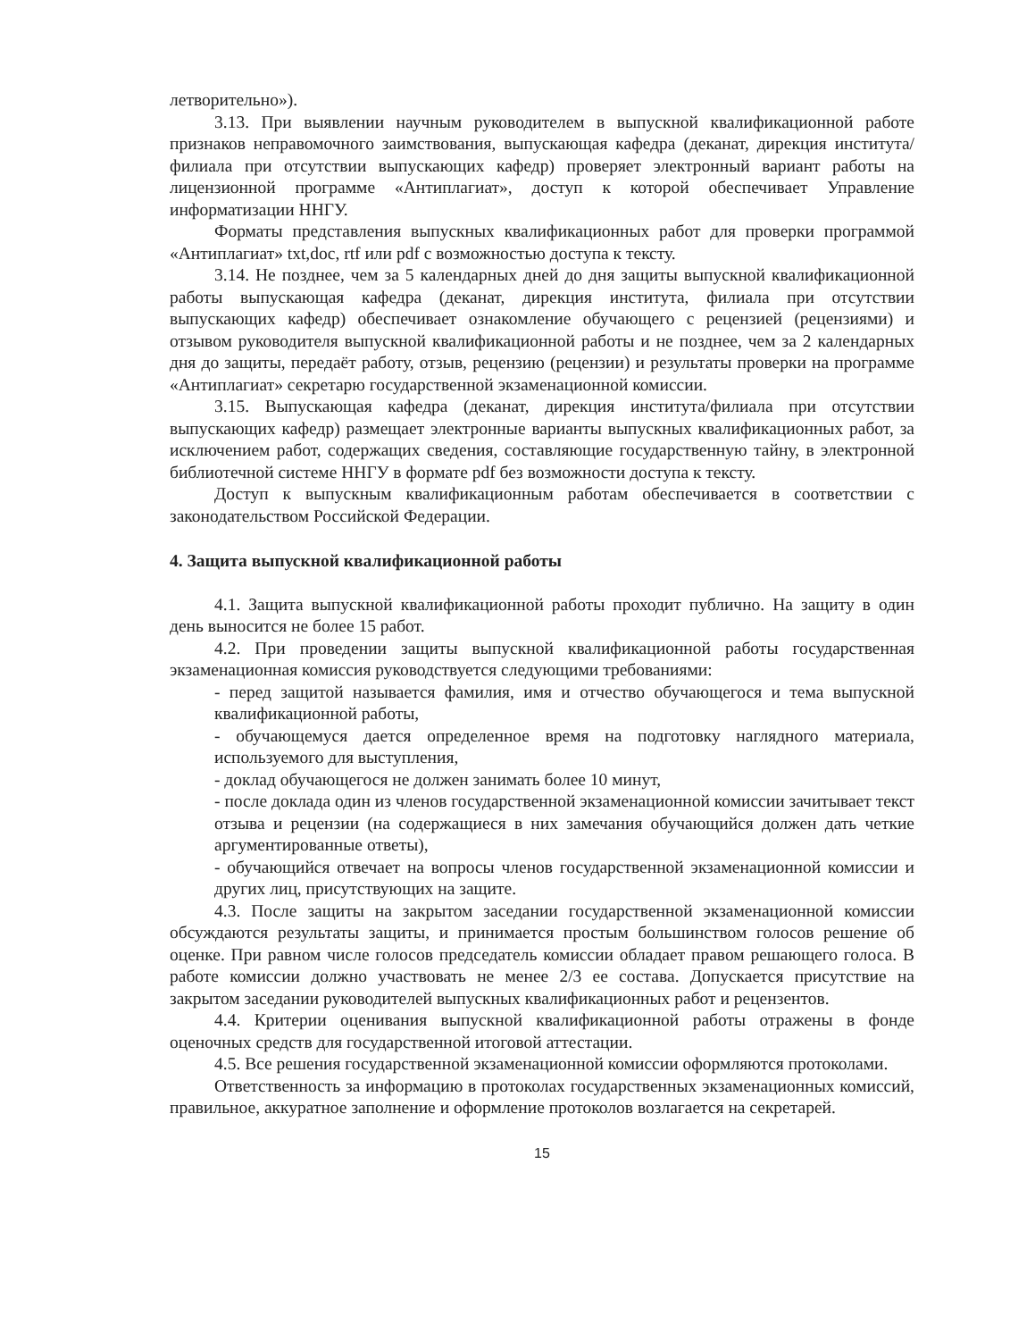летворительно»).
3.13. При выявлении научным руководителем в выпускной квалификационной работе признаков неправомочного заимствования, выпускающая кафедра (деканат, дирекция института/филиала при отсутствии выпускающих кафедр) проверяет электронный вариант работы на лицензионной программе «Антиплагиат», доступ к которой обеспечивает Управление информатизации ННГУ.
Форматы представления выпускных квалификационных работ для проверки программой «Антиплагиат» txt,doc, rtf или pdf с возможностью доступа к тексту.
3.14. Не позднее, чем за 5 календарных дней до дня защиты выпускной квалификационной работы выпускающая кафедра (деканат, дирекция института, филиала при отсутствии выпускающих кафедр) обеспечивает ознакомление обучающего с рецензией (рецензиями) и отзывом руководителя выпускной квалификационной работы и не позднее, чем за 2 календарных дня до защиты, передаёт работу, отзыв, рецензию (рецензии) и результаты проверки на программе «Антиплагиат» секретарю государственной экзаменационной комиссии.
3.15. Выпускающая кафедра (деканат, дирекция института/филиала при отсутствии выпускающих кафедр) размещает электронные варианты выпускных квалификационных работ, за исключением работ, содержащих сведения, составляющие государственную тайну, в электронной библиотечной системе ННГУ в формате pdf без возможности доступа к тексту.
Доступ к выпускным квалификационным работам обеспечивается в соответствии с законодательством Российской Федерации.
4. Защита выпускной квалификационной работы
4.1. Защита выпускной квалификационной работы проходит публично. На защиту в один день выносится не более 15 работ.
4.2. При проведении защиты выпускной квалификационной работы государственная экзаменационная комиссия руководствуется следующими требованиями:
- перед защитой называется фамилия, имя и отчество обучающегося и тема выпускной квалификационной работы,
- обучающемуся дается определенное время на подготовку наглядного материала, используемого для выступления,
- доклад обучающегося не должен занимать более 10 минут,
- после доклада один из членов государственной экзаменационной комиссии зачитывает текст отзыва и рецензии (на содержащиеся в них замечания обучающийся должен дать четкие аргументированные ответы),
- обучающийся отвечает на вопросы членов государственной экзаменационной комиссии и других лиц, присутствующих на защите.
4.3. После защиты на закрытом заседании государственной экзаменационной комиссии обсуждаются результаты защиты, и принимается простым большинством голосов решение об оценке. При равном числе голосов председатель комиссии обладает правом решающего голоса. В работе комиссии должно участвовать не менее 2/3 ее состава. Допускается присутствие на закрытом заседании руководителей выпускных квалификационных работ и рецензентов.
4.4. Критерии оценивания выпускной квалификационной работы отражены в фонде оценочных средств для государственной итоговой аттестации.
4.5. Все решения государственной экзаменационной комиссии оформляются протоколами.
Ответственность за информацию в протоколах государственных экзаменационных комиссий, правильное, аккуратное заполнение и оформление протоколов возлагается на секретарей.
15